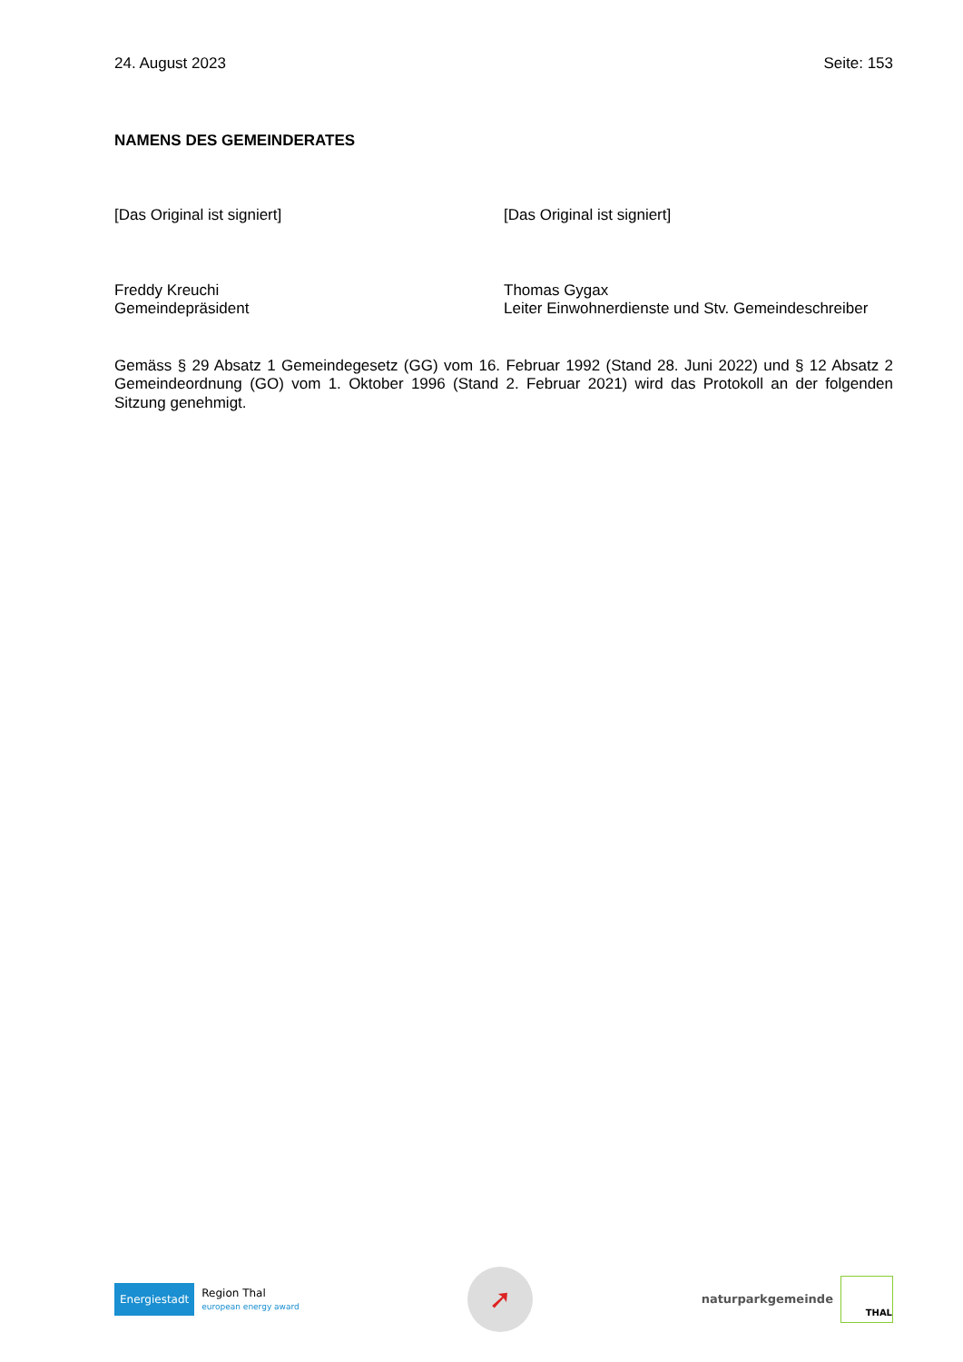24. August 2023 Seite: 153
NAMENS DES GEMEINDERATES
[Das Original ist signiert] [Das Original ist signiert]
Freddy Kreuchi
Gemeindepräsident
Thomas Gygax
Leiter Einwohnerdienste und Stv. Gemeindeschreiber
Gemäss § 29 Absatz 1 Gemeindegesetz (GG) vom 16. Februar 1992 (Stand 28. Juni 2022) und § 12 Absatz 2 Gemeindeordnung (GO) vom 1. Oktober 1996 (Stand 2. Februar 2021) wird das Protokoll an der folgenden Sitzung genehmigt.
Energiestadt
Region Thal
european energy award
➚
naturparkgemeinde
THAL